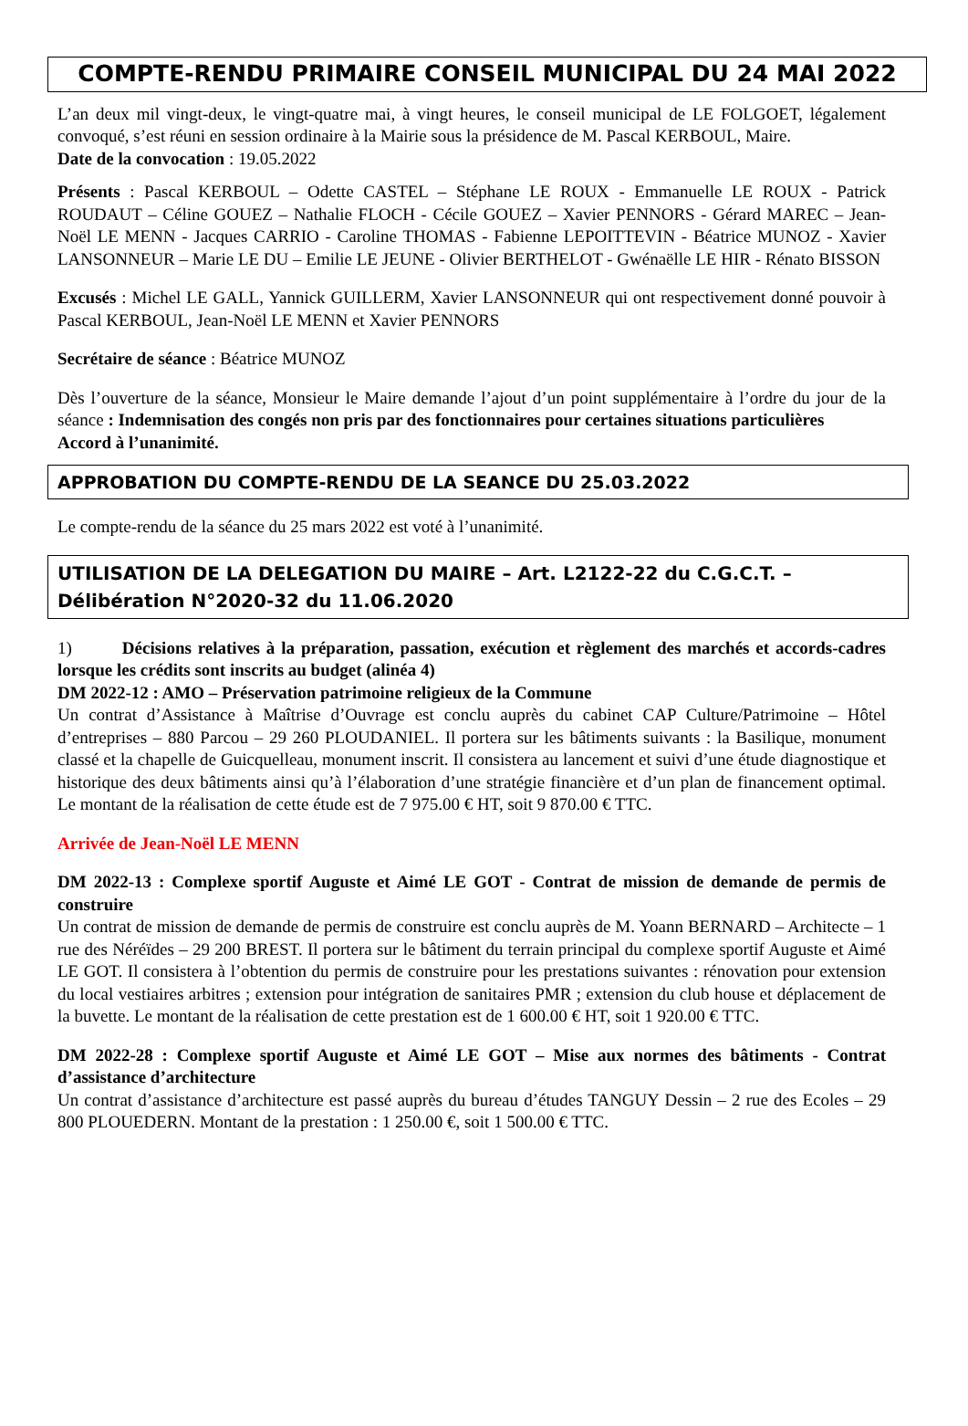COMPTE-RENDU PRIMAIRE CONSEIL MUNICIPAL DU 24 MAI 2022
L’an deux mil vingt-deux, le vingt-quatre mai, à vingt heures, le conseil municipal de LE FOLGOET, légalement convoqué, s’est réuni en session ordinaire à la Mairie sous la présidence de M. Pascal KERBOUL, Maire.
Date de la convocation : 19.05.2022
Présents : Pascal KERBOUL – Odette CASTEL – Stéphane LE ROUX - Emmanuelle LE ROUX - Patrick ROUDAUT – Céline GOUEZ – Nathalie FLOCH - Cécile GOUEZ – Xavier PENNORS - Gérard MAREC – Jean-Noël LE MENN - Jacques CARRIO - Caroline THOMAS - Fabienne LEPOITTEVIN - Béatrice MUNOZ - Xavier LANSONNEUR – Marie LE DU – Emilie LE JEUNE - Olivier BERTHELOT - Gwénaëlle LE HIR - Rénato BISSON
Excusés : Michel LE GALL, Yannick GUILLERM, Xavier LANSONNEUR qui ont respectivement donné pouvoir à Pascal KERBOUL, Jean-Noël LE MENN et Xavier PENNORS
Secrétaire de séance : Béatrice MUNOZ
Dès l’ouverture de la séance, Monsieur le Maire demande l’ajout d’un point supplémentaire à l’ordre du jour de la séance : Indemnisation des congés non pris par des fonctionnaires pour certaines situations particulières
Accord à l’unanimité.
APPROBATION DU COMPTE-RENDU DE LA SEANCE DU 25.03.2022
Le compte-rendu de la séance du 25 mars 2022 est voté à l’unanimité.
UTILISATION DE LA DELEGATION DU MAIRE – Art. L2122-22 du C.G.C.T. – Délibération N°2020-32 du 11.06.2020
1) Décisions relatives à la préparation, passation, exécution et règlement des marchés et accords-cadres lorsque les crédits sont inscrits au budget (alinéa 4)
DM 2022-12 : AMO – Préservation patrimoine religieux de la Commune
Un contrat d’Assistance à Maîtrise d’Ouvrage est conclu auprès du cabinet CAP Culture/Patrimoine – Hôtel d’entreprises – 880 Parcou – 29 260 PLOUDANIEL. Il portera sur les bâtiments suivants : la Basilique, monument classé et la chapelle de Guicquelleau, monument inscrit. Il consistera au lancement et suivi d’une étude diagnostique et historique des deux bâtiments ainsi qu’à l’élaboration d’une stratégie financière et d’un plan de financement optimal. Le montant de la réalisation de cette étude est de 7 975.00 € HT, soit 9 870.00 € TTC.
Arrivée de Jean-Noël LE MENN
DM 2022-13 : Complexe sportif Auguste et Aimé LE GOT - Contrat de mission de demande de permis de construire
Un contrat de mission de demande de permis de construire est conclu auprès de M. Yoann BERNARD – Architecte – 1 rue des Néréïdes – 29 200 BREST. Il portera sur le bâtiment du terrain principal du complexe sportif Auguste et Aimé LE GOT. Il consistera à l’obtention du permis de construire pour les prestations suivantes : rénovation pour extension du local vestiaires arbitres ; extension pour intégration de sanitaires PMR ; extension du club house et déplacement de la buvette. Le montant de la réalisation de cette prestation est de 1 600.00 € HT, soit 1 920.00 € TTC.
DM 2022-28 : Complexe sportif Auguste et Aimé LE GOT – Mise aux normes des bâtiments - Contrat d’assistance d’architecture
Un contrat d’assistance d’architecture est passé auprès du bureau d’études TANGUY Dessin – 2 rue des Ecoles – 29 800 PLOUEDERN. Montant de la prestation : 1 250.00 €, soit 1 500.00 € TTC.